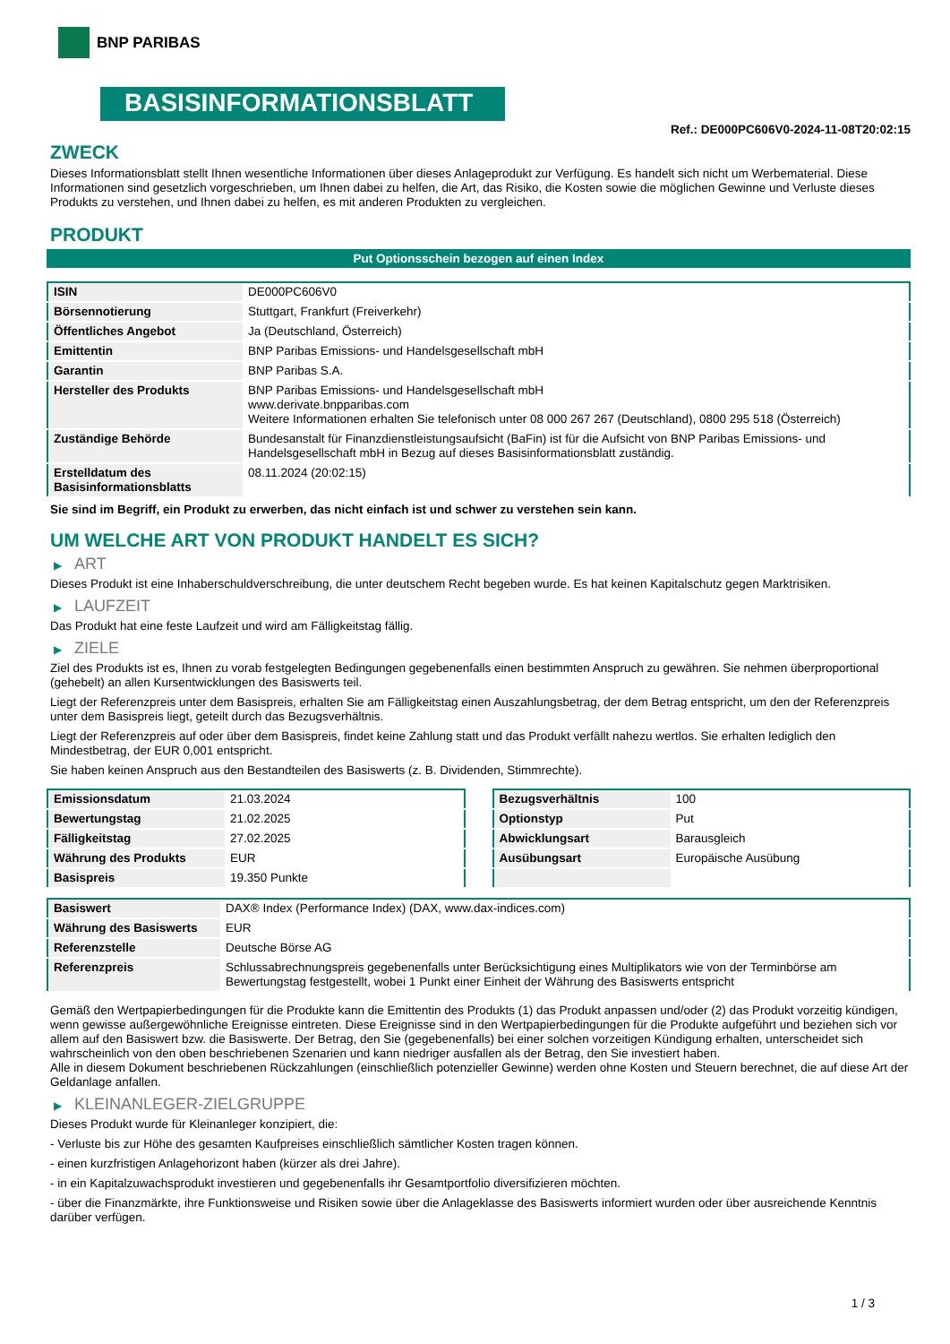BNP PARIBAS
BASISINFORMATIONSBLATT
Ref.: DE000PC606V0-2024-11-08T20:02:15
ZWECK
Dieses Informationsblatt stellt Ihnen wesentliche Informationen über dieses Anlageprodukt zur Verfügung. Es handelt sich nicht um Werbematerial. Diese Informationen sind gesetzlich vorgeschrieben, um Ihnen dabei zu helfen, die Art, das Risiko, die Kosten sowie die möglichen Gewinne und Verluste dieses Produkts zu verstehen, und Ihnen dabei zu helfen, es mit anderen Produkten zu vergleichen.
PRODUKT
Put Optionsschein bezogen auf einen Index
| ISIN | DE000PC606V0 |
| Börsennotierung | Stuttgart, Frankfurt (Freiverkehr) |
| Öffentliches Angebot | Ja (Deutschland, Österreich) |
| Emittentin | BNP Paribas Emissions- und Handelsgesellschaft mbH |
| Garantin | BNP Paribas S.A. |
| Hersteller des Produkts | BNP Paribas Emissions- und Handelsgesellschaft mbH www.derivate.bnpparibas.com Weitere Informationen erhalten Sie telefonisch unter 08 000 267 267 (Deutschland), 0800 295 518 (Österreich) |
| Zuständige Behörde | Bundesanstalt für Finanzdienstleistungsaufsicht (BaFin) ist für die Aufsicht von BNP Paribas Emissions- und Handelsgesellschaft mbH in Bezug auf dieses Basisinformationsblatt zuständig. |
| Erstelldatum des Basisinformationsblatts | 08.11.2024 (20:02:15) |
Sie sind im Begriff, ein Produkt zu erwerben, das nicht einfach ist und schwer zu verstehen sein kann.
UM WELCHE ART VON PRODUKT HANDELT ES SICH?
▶ ART
Dieses Produkt ist eine Inhaberschuldverschreibung, die unter deutschem Recht begeben wurde. Es hat keinen Kapitalschutz gegen Marktrisiken.
▶ LAUFZEIT
Das Produkt hat eine feste Laufzeit und wird am Fälligkeitstag fällig.
▶ ZIELE
Ziel des Produkts ist es, Ihnen zu vorab festgelegten Bedingungen gegebenenfalls einen bestimmten Anspruch zu gewähren. Sie nehmen überproportional (gehebelt) an allen Kursentwicklungen des Basiswerts teil.
Liegt der Referenzpreis unter dem Basispreis, erhalten Sie am Fälligkeitstag einen Auszahlungsbetrag, der dem Betrag entspricht, um den der Referenzpreis unter dem Basispreis liegt, geteilt durch das Bezugsverhältnis.
Liegt der Referenzpreis auf oder über dem Basispreis, findet keine Zahlung statt und das Produkt verfällt nahezu wertlos. Sie erhalten lediglich den Mindestbetrag, der EUR 0,001 entspricht.
Sie haben keinen Anspruch aus den Bestandteilen des Basiswerts (z. B. Dividenden, Stimmrechte).
| Emissionsdatum | 21.03.2024 |
| Bewertungstag | 21.02.2025 |
| Fälligkeitstag | 27.02.2025 |
| Währung des Produkts | EUR |
| Basispreis | 19.350 Punkte |
| Bezugsverhältnis | 100 |
| Optionstyp | Put |
| Abwicklungsart | Barausgleich |
| Ausübungsart | Europäische Ausübung |
| Basiswert | DAX® Index (Performance Index) (DAX, www.dax-indices.com) |
| Währung des Basiswerts | EUR |
| Referenzstelle | Deutsche Börse AG |
| Referenzpreis | Schlussabrechnungspreis gegebenenfalls unter Berücksichtigung eines Multiplikators wie von der Terminbörse am Bewertungstag festgestellt, wobei 1 Punkt einer Einheit der Währung des Basiswerts entspricht |
Gemäß den Wertpapierbedingungen für die Produkte kann die Emittentin des Produkts (1) das Produkt anpassen und/oder (2) das Produkt vorzeitig kündigen, wenn gewisse außergewöhnliche Ereignisse eintreten. Diese Ereignisse sind in den Wertpapierbedingungen für die Produkte aufgeführt und beziehen sich vor allem auf den Basiswert bzw. die Basiswerte. Der Betrag, den Sie (gegebenenfalls) bei einer solchen vorzeitigen Kündigung erhalten, unterscheidet sich wahrscheinlich von den oben beschriebenen Szenarien und kann niedriger ausfallen als der Betrag, den Sie investiert haben.
Alle in diesem Dokument beschriebenen Rückzahlungen (einschließlich potenzieller Gewinne) werden ohne Kosten und Steuern berechnet, die auf diese Art der Geldanlage anfallen.
▶ KLEINANLEGER-ZIELGRUPPE
Dieses Produkt wurde für Kleinanleger konzipiert, die:
- Verluste bis zur Höhe des gesamten Kaufpreises einschließlich sämtlicher Kosten tragen können.
- einen kurzfristigen Anlagehorizont haben (kürzer als drei Jahre).
- in ein Kapitalzuwachsprodukt investieren und gegebenenfalls ihr Gesamtportfolio diversifizieren möchten.
- über die Finanzmärkte, ihre Funktionsweise und Risiken sowie über die Anlageklasse des Basiswerts informiert wurden oder über ausreichende Kenntnis darüber verfügen.
1 / 3